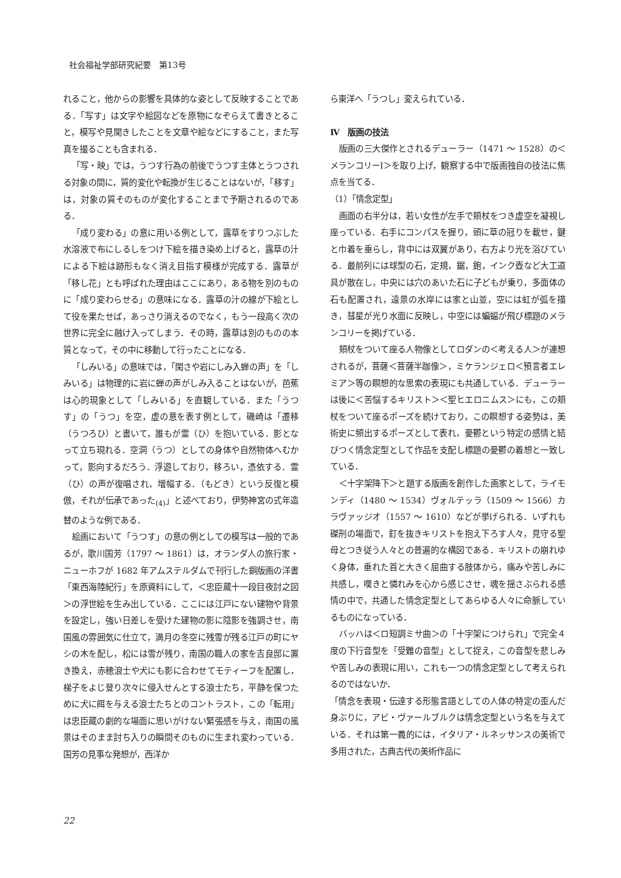社会福祉学部研究紀要　第13号
れること，他からの影響を具体的な姿として反映することである．「写す」は文字や絵図などを原物になぞらえて書きとること，模写や見聞きしたことを文章や絵などにすること，また写真を撮ることも含まれる．
「写・映」では，うつす行為の前後でうつす主体とうつされる対象の間に，質的変化や転換が生じることはないが，「移す」は，対象の質そのものが変化することまで予期されるのである．
「成り変わる」の意に用いる例として，露草をすりつぶした水溶液で布にしるしをつけ下絵を描き染め上げると，露草の汁による下絵は跡形もなく消え目指す模様が完成する．露草が「移し花」とも呼ばれた理由はここにあり，ある物を別のものに「成り変わらせる」の意味になる．露草の汁の線が下絵として役を果たせば，あっさり消えるのでなく，もう一段高く次の世界に完全に融け入ってしまう．その時，露草は別のものの本質となって，その中に移動して行ったことになる．
「しみいる」の意味では，「閑さや岩にしみ入蝉の声」を「しみいる」は物理的に岩に蝉の声がしみ入ることはないが，芭蕉は心的現象として「しみいる」を直観している．また「うつす」の「うつ」を空，虚の意を表す例として，磯崎は「遷移（うつろひ）と書いて，誰もが霊（ひ）を抱いている．影となって立ち現れる．空洞（うつ）としての身体や自然物体へむかって，影向するだろう．浮遊しており，移ろい，憑依する．霊（ひ）の声が復唱され，増幅する．（もどき）という反復と模倣，それが伝承であった<sub>(4)</sub>」と述べており，伊勢神宮の式年造替のような例である．
絵画において「うつす」の意の例としての模写は一般的であるが，歌川国芳（1797 ～ 1861）は，オランダ人の旅行家・ニューホフが 1682 年アムステルダムで刊行した銅版画の洋書「東西海陸紀行」を原資料にして，＜忠臣蔵十一段目夜討之図＞の浮世絵を生み出している．ここには江戸にない建物や背景を設定し，強い日差しを受けた建物の影に陰影を強調させ，南国風の雰囲気に仕立て，満月の冬空に残雪が残る江戸の町にヤシの木を配し，松には雪が残り，南国の職人の家を吉良邸に置き換え，赤穂浪士や犬にも影に合わせてモティーフを配置し，梯子をよじ登り次々に侵入せんとする浪士たち，平静を保つために犬に餌を与える浪士たちとのコントラスト，この「転用」は忠臣蔵の劇的な場面に思いがけない緊張感を与え，南国の風景はそのまま討ち入りの瞬間そのものに生まれ変わっている．国芳の見事な発想が，西洋か
ら東洋へ「うつし」変えられている．
Ⅳ　版画の技法
版画の三大傑作とされるデューラー（1471 ～ 1528）の＜メランコリーⅠ＞を取り上げ，観察する中で版画独自の技法に焦点を当てる．
（1）「情念定型」
画面の右半分は，若い女性が左手で頬杖をつき虚空を凝視し座っている．右手にコンパスを握り，頭に草の冠りを載せ，鍵と巾着を垂らし，背中には双翼があり，右方より光を浴びている．最前列には球型の石，定規，鋸，鉋，インク壺など大工道具が散在し，中央には穴のあいた石に子どもが乗り，多面体の石も配置され，遠景の水岸には家と山並，空には虹が弧を描き，彗星が光り水面に反映し，中空には蝙蝠が飛び標題のメランコリーを掲げている．
頬杖をついて座る人物像としてロダンの＜考える人＞が連想されるが，菩薩＜菩薩半跏像＞，ミケランジェロ＜預言者エレミア＞等の瞑想的な思索の表現にも共通している．デューラーは後に＜苦悩するキリスト＞＜聖ヒエロニムス＞にも，この頬杖をついて座るポーズを続けており，この瞑想する姿勢は，美術史に頻出するポーズとして表れ，憂鬱という特定の感情と結びつく情念定型として作品を支配し標題の憂鬱の着想と一致している．
＜十字架降下＞と題する版画を創作した画家として，ライモンディ（1480 ～ 1534）ヴォルテッラ（1509 ～ 1566）カラヴァッジオ（1557 ～ 1610）などが挙げられる．いずれも磔刑の場面で，釘を抜きキリストを抱え下ろす人々，見守る聖母とつき従う人々との普遍的な構図である．キリストの崩れゆく身体，垂れた首と大きく屈曲する肢体から，痛みや苦しみに共感し，嘆きと憐れみを心から感じさせ，魂を揺さぶられる感情の中で，共通した情念定型としてあらゆる人々に命脈しているものになっている．
バッハは＜ロ短調ミサ曲＞の「十字架につけられ」で完全４度の下行音型を「受難の音型」として捉え，この音型を悲しみや苦しみの表現に用い，これも一つの情念定型として考えられるのではないか．
「情念を表現・伝達する形態言語としての人体の特定の歪んだ身ぶりに，アビ・ヴァールブルクは情念定型という名を与えている．それは第一義的には，イタリア・ルネッサンスの美術で多用された，古典古代の美術作品に
22